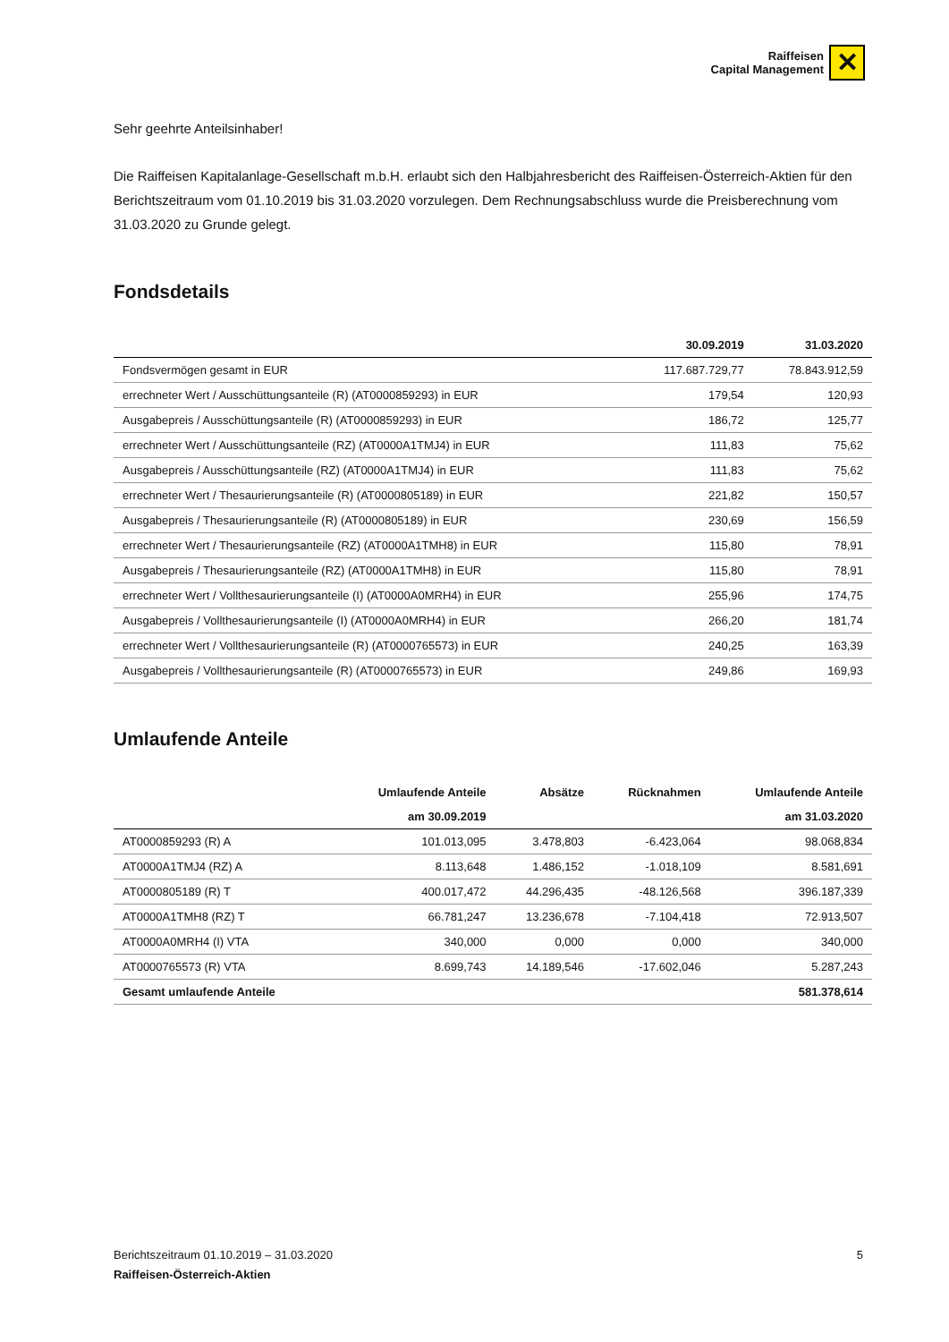Raiffeisen
Capital Management
✕
Sehr geehrte Anteilsinhaber!
Die Raiffeisen Kapitalanlage-Gesellschaft m.b.H. erlaubt sich den Halbjahresbericht des Raiffeisen-Österreich-Aktien für den Berichtszeitraum vom 01.10.2019 bis 31.03.2020 vorzulegen. Dem Rechnungsabschluss wurde die Preisberechnung vom 31.03.2020 zu Grunde gelegt.
Fondsdetails
| | 30.09.2019 | 31.03.2020 |
| --- | --- | --- |
| Fondsvermögen gesamt in EUR | 117.687.729,77 | 78.843.912,59 |
| errechneter Wert / Ausschüttungsanteile (R) (AT0000859293) in EUR | 179,54 | 120,93 |
| Ausgabepreis / Ausschüttungsanteile (R) (AT0000859293) in EUR | 186,72 | 125,77 |
| errechneter Wert / Ausschüttungsanteile (RZ) (AT0000A1TMJ4) in EUR | 111,83 | 75,62 |
| Ausgabepreis / Ausschüttungsanteile (RZ) (AT0000A1TMJ4) in EUR | 111,83 | 75,62 |
| errechneter Wert / Thesaurierungsanteile (R) (AT0000805189) in EUR | 221,82 | 150,57 |
| Ausgabepreis / Thesaurierungsanteile (R) (AT0000805189) in EUR | 230,69 | 156,59 |
| errechneter Wert / Thesaurierungsanteile (RZ) (AT0000A1TMH8) in EUR | 115,80 | 78,91 |
| Ausgabepreis / Thesaurierungsanteile (RZ) (AT0000A1TMH8) in EUR | 115,80 | 78,91 |
| errechneter Wert / Vollthesaurierungsanteile (I) (AT0000A0MRH4) in EUR | 255,96 | 174,75 |
| Ausgabepreis / Vollthesaurierungsanteile (I) (AT0000A0MRH4) in EUR | 266,20 | 181,74 |
| errechneter Wert / Vollthesaurierungsanteile (R) (AT0000765573) in EUR | 240,25 | 163,39 |
| Ausgabepreis / Vollthesaurierungsanteile (R) (AT0000765573) in EUR | 249,86 | 169,93 |
Umlaufende Anteile
| | Umlaufende Anteile | Absätze | Rücknahmen | Umlaufende Anteile |
| --- | --- | --- | --- | --- |
| | am 30.09.2019 | | | am 31.03.2020 |
| AT0000859293 (R) A | 101.013,095 | 3.478,803 | -6.423,064 | 98.068,834 |
| AT0000A1TMJ4 (RZ) A | 8.113,648 | 1.486,152 | -1.018,109 | 8.581,691 |
| AT0000805189 (R) T | 400.017,472 | 44.296,435 | -48.126,568 | 396.187,339 |
| AT0000A1TMH8 (RZ) T | 66.781,247 | 13.236,678 | -7.104,418 | 72.913,507 |
| AT0000A0MRH4 (I) VTA | 340,000 | 0,000 | 0,000 | 340,000 |
| AT0000765573 (R) VTA | 8.699,743 | 14.189,546 | -17.602,046 | 5.287,243 |
| Gesamt umlaufende Anteile | | | | 581.378,614 |
Berichtszeitraum 01.10.2019 – 31.03.2020 5
Raiffeisen-Österreich-Aktien